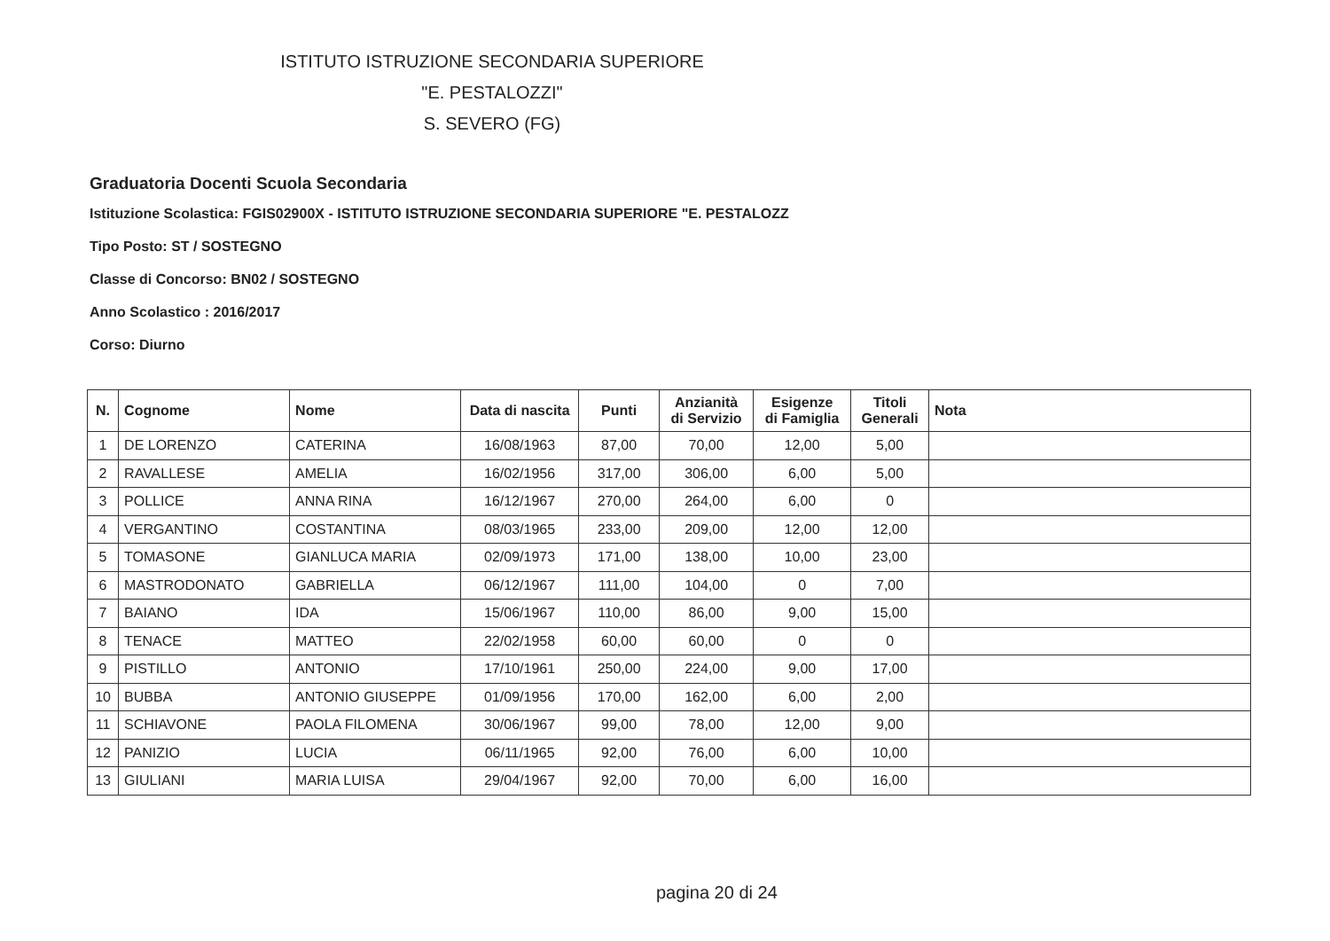ISTITUTO ISTRUZIONE SECONDARIA SUPERIORE
"E. PESTALOZZI"
S. SEVERO (FG)
Graduatoria Docenti Scuola Secondaria
Istituzione Scolastica: FGIS02900X - ISTITUTO ISTRUZIONE SECONDARIA SUPERIORE "E. PESTALOZZ
Tipo Posto: ST / SOSTEGNO
Classe di Concorso: BN02 / SOSTEGNO
Anno Scolastico : 2016/2017
Corso: Diurno
| N. | Cognome | Nome | Data di nascita | Punti | Anzianità di Servizio | Esigenze di Famiglia | Titoli Generali | Nota |
| --- | --- | --- | --- | --- | --- | --- | --- | --- |
| 1 | DE LORENZO | CATERINA | 16/08/1963 | 87,00 | 70,00 | 12,00 | 5,00 | |
| 2 | RAVALLESE | AMELIA | 16/02/1956 | 317,00 | 306,00 | 6,00 | 5,00 | |
| 3 | POLLICE | ANNA RINA | 16/12/1967 | 270,00 | 264,00 | 6,00 | 0 | |
| 4 | VERGANTINO | COSTANTINA | 08/03/1965 | 233,00 | 209,00 | 12,00 | 12,00 | |
| 5 | TOMASONE | GIANLUCA MARIA | 02/09/1973 | 171,00 | 138,00 | 10,00 | 23,00 | |
| 6 | MASTRODONATO | GABRIELLA | 06/12/1967 | 111,00 | 104,00 | 0 | 7,00 | |
| 7 | BAIANO | IDA | 15/06/1967 | 110,00 | 86,00 | 9,00 | 15,00 | |
| 8 | TENACE | MATTEO | 22/02/1958 | 60,00 | 60,00 | 0 | 0 | |
| 9 | PISTILLO | ANTONIO | 17/10/1961 | 250,00 | 224,00 | 9,00 | 17,00 | |
| 10 | BUBBA | ANTONIO GIUSEPPE | 01/09/1956 | 170,00 | 162,00 | 6,00 | 2,00 | |
| 11 | SCHIAVONE | PAOLA FILOMENA | 30/06/1967 | 99,00 | 78,00 | 12,00 | 9,00 | |
| 12 | PANIZIO | LUCIA | 06/11/1965 | 92,00 | 76,00 | 6,00 | 10,00 | |
| 13 | GIULIANI | MARIA LUISA | 29/04/1967 | 92,00 | 70,00 | 6,00 | 16,00 | |
pagina 20 di 24